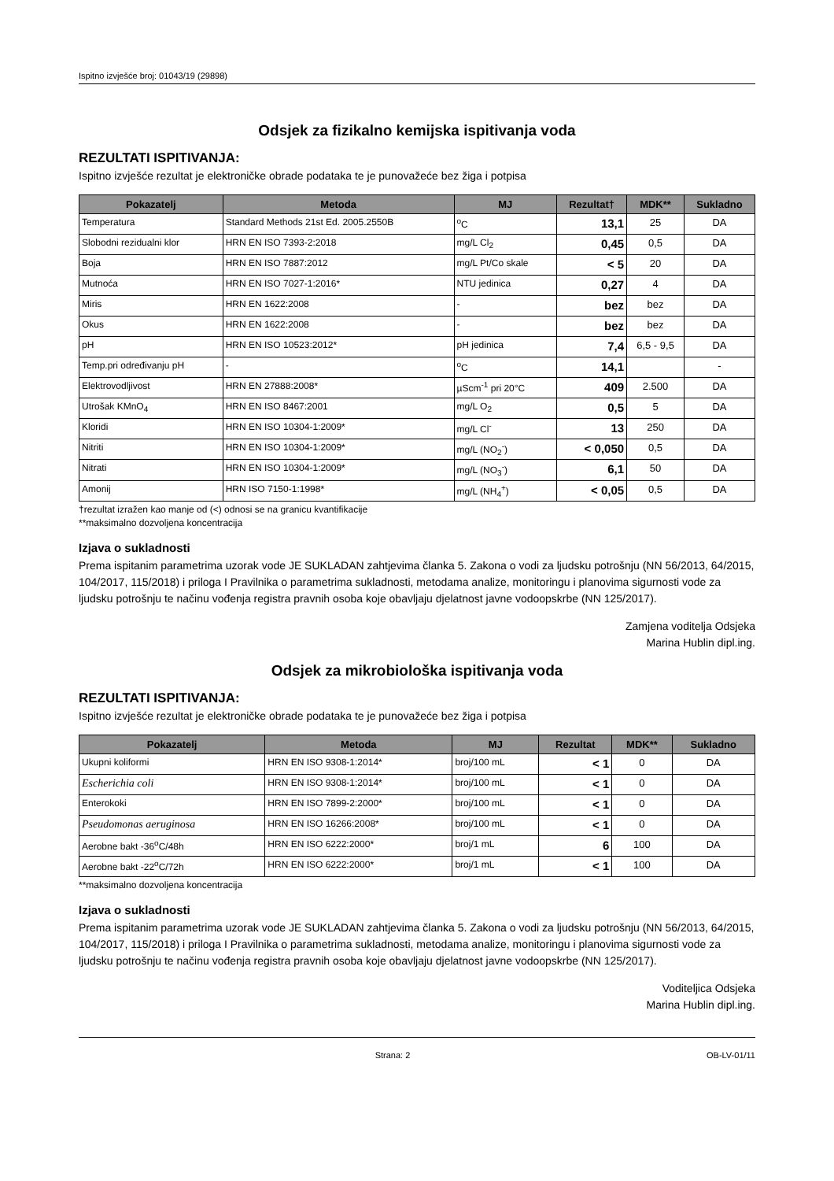Ispitno izvješće broj: 01043/19 (29898)
Odsjek za fizikalno kemijska ispitivanja voda
REZULTATI ISPITIVANJA:
Ispitno izvješće rezultat je elektroničke obrade podataka te je punovažeće bez žiga i potpisa
| Pokazatelj | Metoda | MJ | Rezultat† | MDK** | Sukladno |
| --- | --- | --- | --- | --- | --- |
| Temperatura | Standard Methods 21st Ed. 2005.2550B | <sup>o</sup> C | 13,1 | 25 | DA |
| Slobodni rezidualni klor | HRN EN ISO 7393-2:2018 | mg/L Cl<sub>2</sub> | 0,45 | 0,5 | DA |
| Boja | HRN EN ISO 7887:2012 | mg/L Pt/Co skale | < 5 | 20 | DA |
| Mutnoća | HRN EN ISO 7027-1:2016* | NTU jedinica | 0,27 | 4 | DA |
| Miris | HRN EN 1622:2008 | - | bez | bez | DA |
| Okus | HRN EN 1622:2008 | - | bez | bez | DA |
| pH | HRN EN ISO 10523:2012* | pH jedinica | 7,4 | 6,5 - 9,5 | DA |
| Temp.pri određivanju pH | - | <sup>o</sup> C | 14,1 | | - |
| Elektrovodljivost | HRN EN 27888:2008* | µScm<sup>-1</sup> pri 20°C | 409 | 2.500 | DA |
| Utrošak KMnO<sub>4</sub> | HRN EN ISO 8467:2001 | mg/L O<sub>2</sub> | 0,5 | 5 | DA |
| Kloridi | HRN EN ISO 10304-1:2009* | mg/L Cl<sup>-</sup> | 13 | 250 | DA |
| Nitriti | HRN EN ISO 10304-1:2009* | mg/L (NO<sub>2</sub><sup>-</sup>) | < 0,050 | 0,5 | DA |
| Nitrati | HRN EN ISO 10304-1:2009* | mg/L (NO<sub>3</sub><sup>-</sup>) | 6,1 | 50 | DA |
| Amonij | HRN ISO 7150-1:1998* | mg/L (NH<sub>4</sub><sup>+</sup>) | < 0,05 | 0,5 | DA |
†rezultat izražen kao manje od (<) odnosi se na granicu kvantifikacije
**maksimalno dozvoljena koncentracija
Izjava o sukladnosti
Prema ispitanim parametrima uzorak vode JE SUKLADAN zahtjevima članka 5. Zakona o vodi za ljudsku potrošnju (NN 56/2013, 64/2015, 104/2017, 115/2018) i priloga I Pravilnika o parametrima sukladnosti, metodama analize, monitoringu i planovima sigurnosti vode za ljudsku potrošnju te načinu vođenja registra pravnih osoba koje obavljaju djelatnost javne vodoopskrbe (NN 125/2017).
Zamjena voditelja Odsjeka
Marina Hublin dipl.ing.
Odsjek za mikrobiološka ispitivanja voda
REZULTATI ISPITIVANJA:
Ispitno izvješće rezultat je elektroničke obrade podataka te je punovažeće bez žiga i potpisa
| Pokazatelj | Metoda | MJ | Rezultat | MDK** | Sukladno |
| --- | --- | --- | --- | --- | --- |
| Ukupni koliformi | HRN EN ISO 9308-1:2014* | broj/100 mL | < 1 | 0 | DA |
| Escherichia coli | HRN EN ISO 9308-1:2014* | broj/100 mL | < 1 | 0 | DA |
| Enterokoki | HRN EN ISO 7899-2:2000* | broj/100 mL | < 1 | 0 | DA |
| Pseudomonas aeruginosa | HRN EN ISO 16266:2008* | broj/100 mL | < 1 | 0 | DA |
| Aerobne bakt -36<sup>o</sup>C/48h | HRN EN ISO 6222:2000* | broj/1 mL | 6 | 100 | DA |
| Aerobne bakt -22<sup>o</sup>C/72h | HRN EN ISO 6222:2000* | broj/1 mL | < 1 | 100 | DA |
**maksimalno dozvoljena koncentracija
Izjava o sukladnosti
Prema ispitanim parametrima uzorak vode JE SUKLADAN zahtjevima članka 5. Zakona o vodi za ljudsku potrošnju (NN 56/2013, 64/2015, 104/2017, 115/2018) i priloga I Pravilnika o parametrima sukladnosti, metodama analize, monitoringu i planovima sigurnosti vode za ljudsku potrošnju te načinu vođenja registra pravnih osoba koje obavljaju djelatnost javne vodoopskrbe (NN 125/2017).
Voditeljica Odsjeka
Marina Hublin dipl.ing.
Strana: 2 OB-LV-01/11